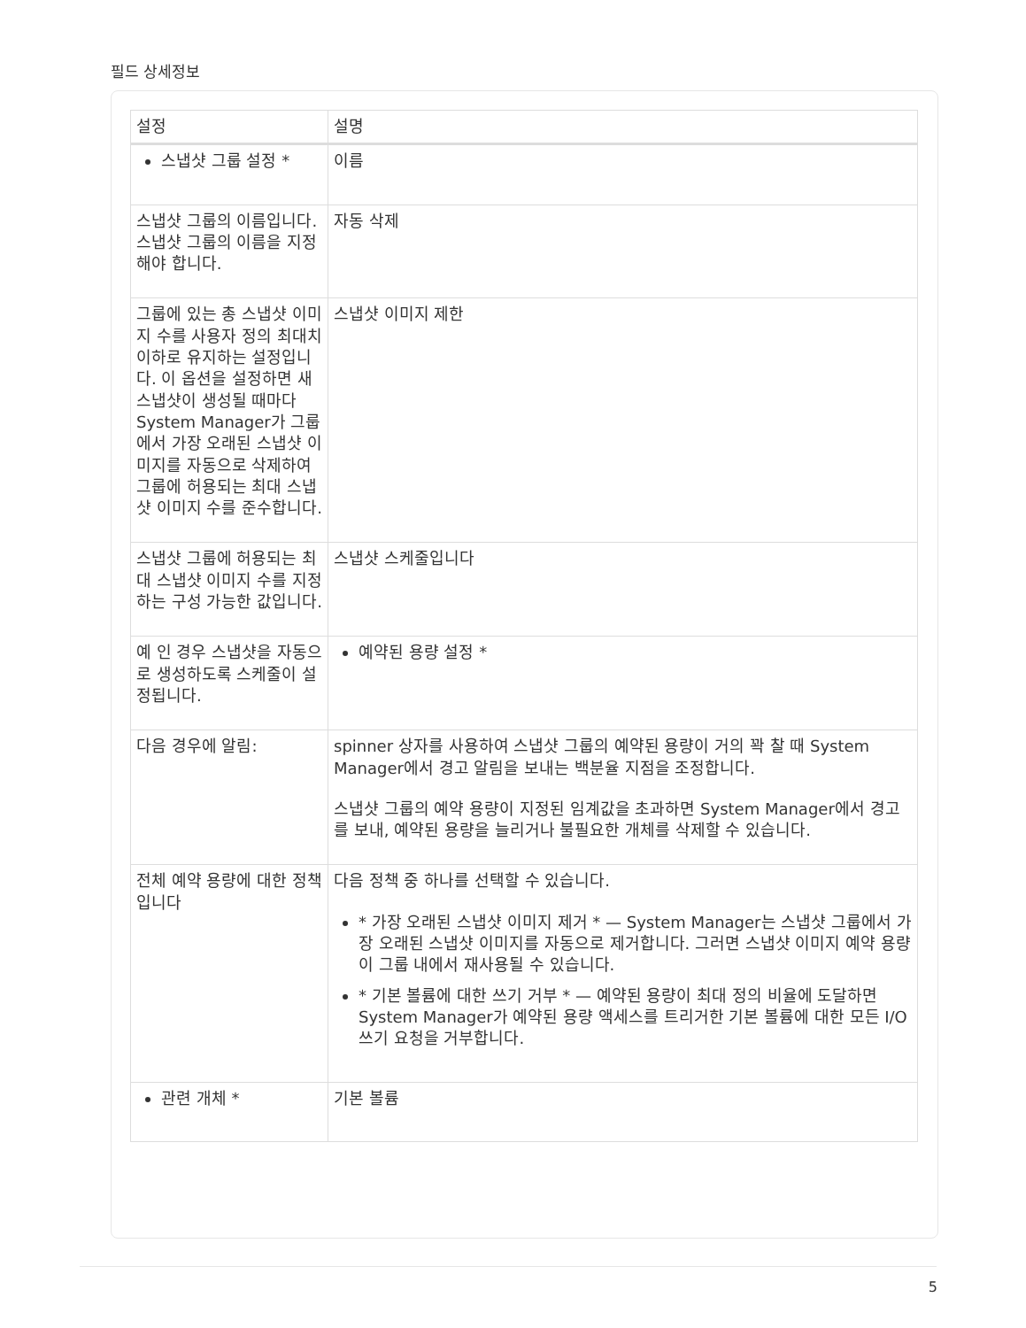필드 상세정보
| 설정 | 설명 |
| --- | --- |
| 스냅샷 그룹 설정 * | 이름 |
| 스냅샷 그룹의 이름입니다. 스냅샷 그룹의 이름을 지정해야 합니다. | 자동 삭제 |
| 그룹에 있는 총 스냅샷 이미지 수를 사용자 정의 최대치 이하로 유지하는 설정입니다. 이 옵션을 설정하면 새 스냅샷이 생성될 때마다 System Manager가 그룹에서 가장 오래된 스냅샷 이미지를 자동으로 삭제하여 그룹에 허용되는 최대 스냅샷 이미지 수를 준수합니다. | 스냅샷 이미지 제한 |
| 스냅샷 그룹에 허용되는 최대 스냅샷 이미지 수를 지정하는 구성 가능한 값입니다. | 스냅샷 스케줄입니다 |
| 예 인 경우 스냅샷을 자동으로 생성하도록 스케줄이 설정됩니다. | 예약된 용량 설정 * |
| 다음 경우에 알림: | spinner 상자를 사용하여 스냅샷 그룹의 예약된 용량이 거의 꽉 찰 때 System Manager에서 경고 알림을 보내는 백분율 지점을 조정합니다. 스냅샷 그룹의 예약 용량이 지정된 임계값을 초과하면 System Manager에서 경고를 보내, 예약된 용량을 늘리거나 불필요한 개체를 삭제할 수 있습니다. |
| 전체 예약 용량에 대한 정책입니다 | 다음 정책 중 하나를 선택할 수 있습니다. * 가장 오래된 스냅샷 이미지 제거 * — System Manager는 스냅샷 그룹에서 가장 오래된 스냅샷 이미지를 자동으로 제거합니다. 그러면 스냅샷 이미지 예약 용량이 그룹 내에서 재사용될 수 있습니다. * 기본 볼륨에 대한 쓰기 거부 * — 예약된 용량이 최대 정의 비율에 도달하면 System Manager가 예약된 용량 액세스를 트리거한 기본 볼륨에 대한 모든 I/O 쓰기 요청을 거부합니다. |
| 관련 개체 * | 기본 볼륨 |
5